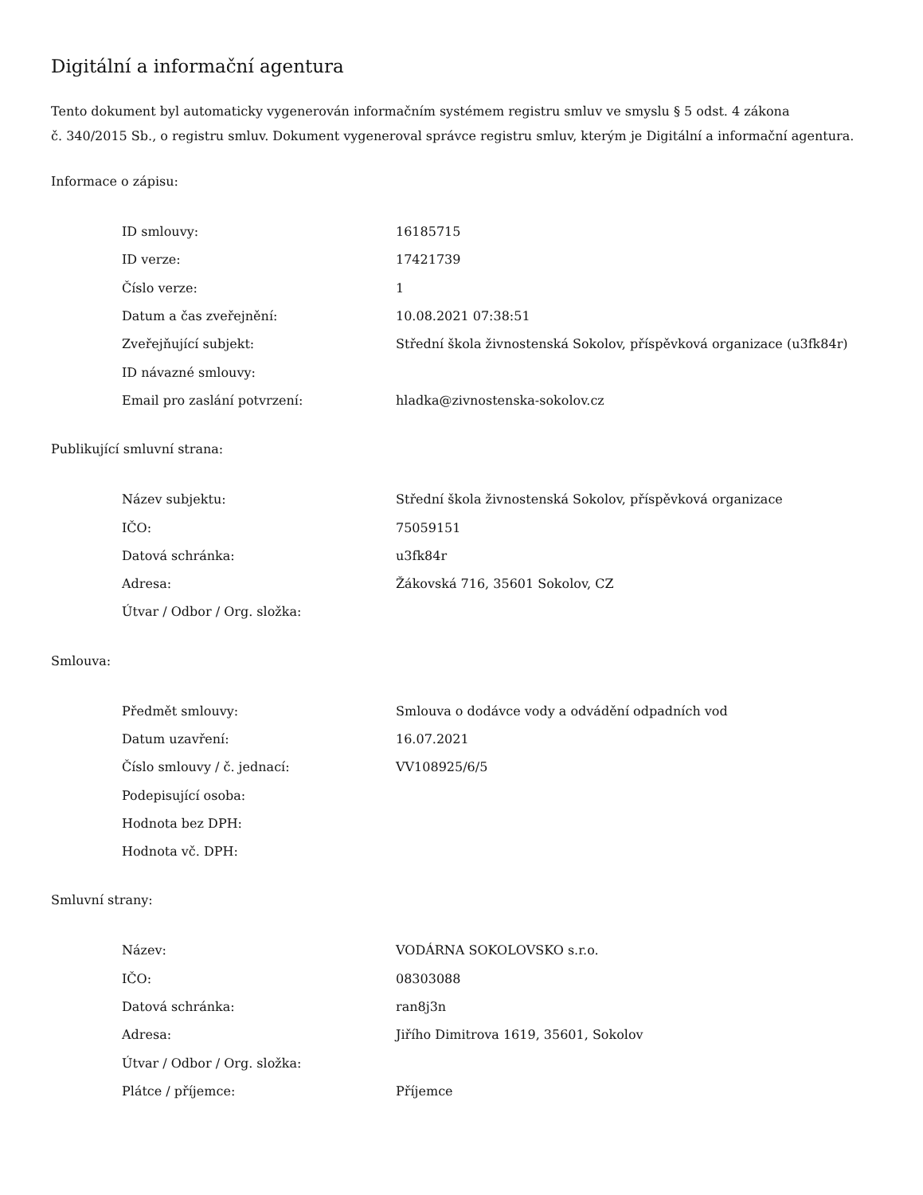Digitální a informační agentura
Tento dokument byl automaticky vygenerován informačním systémem registru smluv ve smyslu § 5 odst. 4 zákona
č. 340/2015 Sb., o registru smluv. Dokument vygeneroval správce registru smluv, kterým je Digitální a informační agentura.
Informace o zápisu:
| ID smlouvy: | 16185715 |
| ID verze: | 17421739 |
| Číslo verze: | 1 |
| Datum a čas zveřejnění: | 10.08.2021 07:38:51 |
| Zveřejňující subjekt: | Střední škola živnostenská Sokolov, příspěvková organizace (u3fk84r) |
| ID návazné smlouvy: | |
| Email pro zaslání potvrzení: | hladka@zivnostenska-sokolov.cz |
Publikující smluvní strana:
| Název subjektu: | Střední škola živnostenská Sokolov, příspěvková organizace |
| IČO: | 75059151 |
| Datová schránka: | u3fk84r |
| Adresa: | Žákovská 716, 35601 Sokolov, CZ |
| Útvar / Odbor / Org. složka: | |
Smlouva:
| Předmět smlouvy: | Smlouva o dodávce vody a odvádění odpadních vod |
| Datum uzavření: | 16.07.2021 |
| Číslo smlouvy / č. jednací: | VV108925/6/5 |
| Podepisující osoba: | |
| Hodnota bez DPH: | |
| Hodnota vč. DPH: | |
Smluvní strany:
| Název: | VODÁRNA SOKOLOVSKO s.r.o. |
| IČO: | 08303088 |
| Datová schránka: | ran8j3n |
| Adresa: | Jiřího Dimitrova 1619, 35601, Sokolov |
| Útvar / Odbor / Org. složka: | |
| Plátce / příjemce: | Příjemce |